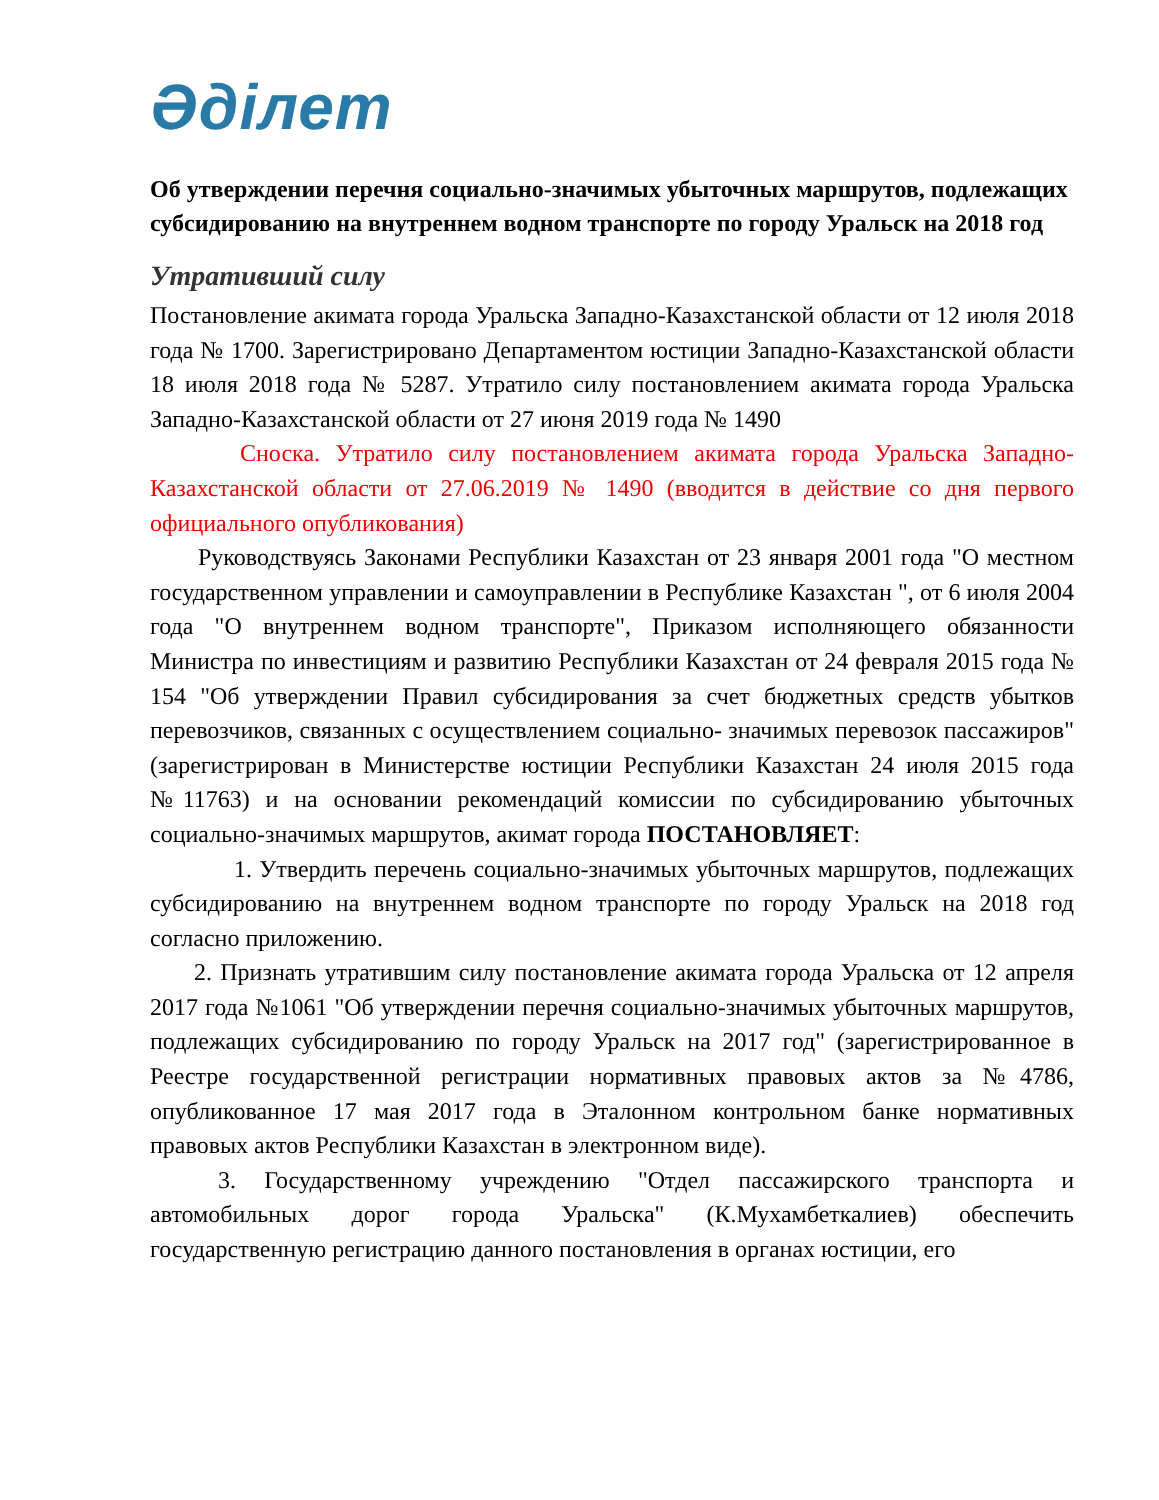Әділет
Об утверждении перечня социально-значимых убыточных маршрутов, подлежащих субсидированию на внутреннем водном транспорте по городу Уральск на 2018 год
Утративший силу
Постановление акимата города Уральска Западно-Казахстанской области от 12 июля 2018 года № 1700. Зарегистрировано Департаментом юстиции Западно-Казахстанской области 18 июля 2018 года № 5287. Утратило силу постановлением акимата города Уральска Западно-Казахстанской области от 27 июня 2019 года № 1490
Сноска. Утратило силу постановлением акимата города Уральска Западно-Казахстанской области от 27.06.2019 № 1490 (вводится в действие со дня первого официального опубликования)
Руководствуясь Законами Республики Казахстан от 23 января 2001 года "О местном государственном управлении и самоуправлении в Республике Казахстан ", от 6 июля 2004 года "О внутреннем водном транспорте", Приказом исполняющего обязанности Министра по инвестициям и развитию Республики Казахстан от 24 февраля 2015 года № 154 "Об утверждении Правил субсидирования за счет бюджетных средств убытков перевозчиков, связанных с осуществлением социально- значимых перевозок пассажиров" (зарегистрирован в Министерстве юстиции Республики Казахстан 24 июля 2015 года №11763) и на основании рекомендаций комиссии по субсидированию убыточных социально-значимых маршрутов, акимат города ПОСТАНОВЛЯЕТ:
1. Утвердить перечень социально-значимых убыточных маршрутов, подлежащих субсидированию на внутреннем водном транспорте по городу Уральск на 2018 год согласно приложению.
2. Признать утратившим силу постановление акимата города Уральска от 12 апреля 2017 года №1061 "Об утверждении перечня социально-значимых убыточных маршрутов, подлежащих субсидированию по городу Уральск на 2017 год" (зарегистрированное в Реестре государственной регистрации нормативных правовых актов за №4786, опубликованное 17 мая 2017 года в Эталонном контрольном банке нормативных правовых актов Республики Казахстан в электронном виде).
3. Государственному учреждению "Отдел пассажирского транспорта и автомобильных дорог города Уральска" (К.Мухамбеткалиев) обеспечить государственную регистрацию данного постановления в органах юстиции, его